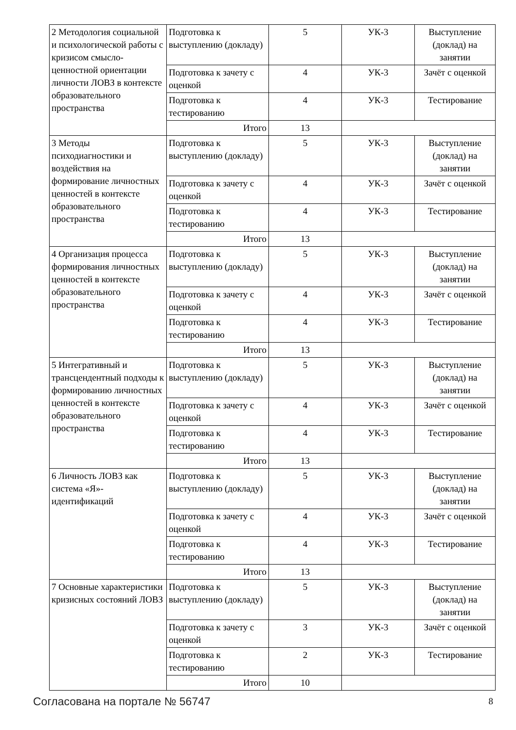| 2 Методология социальной и психологической работы с кризисом смысло-ценностной ориентации личности ЛОВЗ в контексте образовательного пространства | Подготовка к выступлению (докладу) | 5 | УК-3 | Выступление (доклад) на занятии |
| | Подготовка к зачету с оценкой | 4 | УК-3 | Зачёт с оценкой |
| | Подготовка к тестированию | 4 | УК-3 | Тестирование |
| | Итого | 13 | | |
| 3 Методы психодиагностики и воздействия на формирование личностных ценностей в контексте образовательного пространства | Подготовка к выступлению (докладу) | 5 | УК-3 | Выступление (доклад) на занятии |
| | Подготовка к зачету с оценкой | 4 | УК-3 | Зачёт с оценкой |
| | Подготовка к тестированию | 4 | УК-3 | Тестирование |
| | Итого | 13 | | |
| 4 Организация процесса формирования личностных ценностей в контексте образовательного пространства | Подготовка к выступлению (докладу) | 5 | УК-3 | Выступление (доклад) на занятии |
| | Подготовка к зачету с оценкой | 4 | УК-3 | Зачёт с оценкой |
| | Подготовка к тестированию | 4 | УК-3 | Тестирование |
| | Итого | 13 | | |
| 5 Интегративный и трансцендентный подходы к формированию личностных ценностей в контексте образовательного пространства | Подготовка к выступлению (докладу) | 5 | УК-3 | Выступление (доклад) на занятии |
| | Подготовка к зачету с оценкой | 4 | УК-3 | Зачёт с оценкой |
| | Подготовка к тестированию | 4 | УК-3 | Тестирование |
| | Итого | 13 | | |
| 6 Личность ЛОВЗ как система «Я»-идентификаций | Подготовка к выступлению (докладу) | 5 | УК-3 | Выступление (доклад) на занятии |
| | Подготовка к зачету с оценкой | 4 | УК-3 | Зачёт с оценкой |
| | Подготовка к тестированию | 4 | УК-3 | Тестирование |
| | Итого | 13 | | |
| 7 Основные характеристики кризисных состояний ЛОВЗ | Подготовка к выступлению (докладу) | 5 | УК-3 | Выступление (доклад) на занятии |
| | Подготовка к зачету с оценкой | 3 | УК-3 | Зачёт с оценкой |
| | Подготовка к тестированию | 2 | УК-3 | Тестирование |
| | Итого | 10 | | |
Согласована на портале № 56747 8